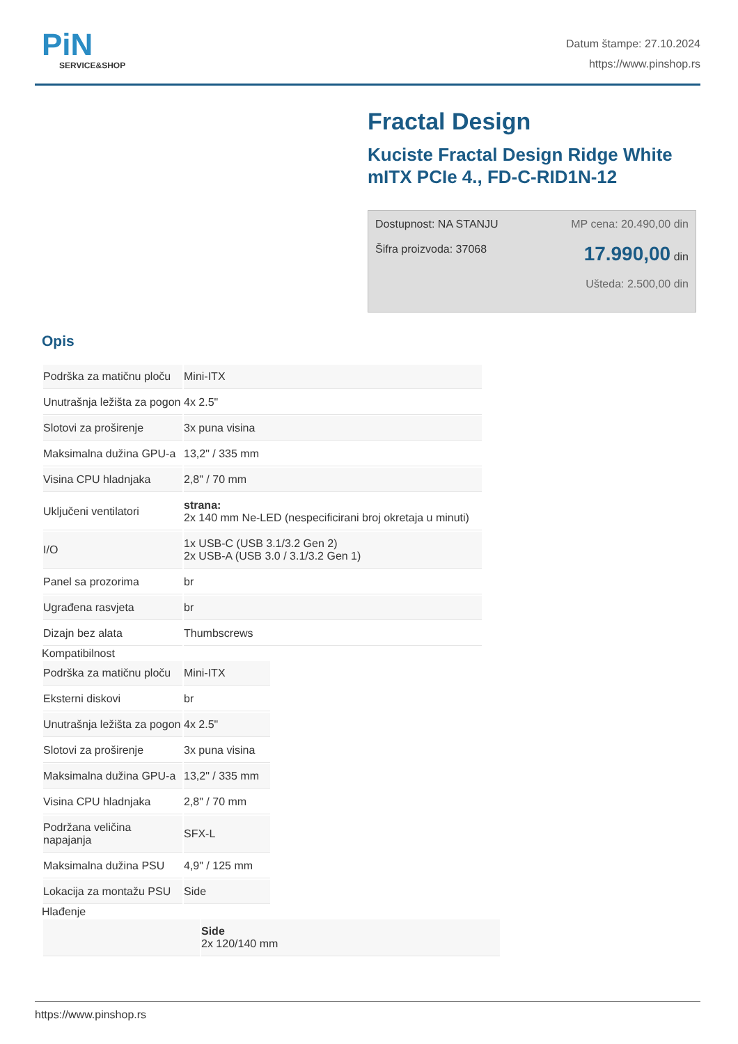PiN
SERVICE&SHOP
Datum štampe: 27.10.2024
https://www.pinshop.rs
Fractal Design
Kuciste Fractal Design Ridge White mITX PCIe 4., FD-C-RID1N-12
Dostupnost: NA STANJU MP cena: 20.490,00 din
Šifra proizvoda: 37068 17.990,00 din
Ušteda: 2.500,00 din
Opis
| Podrška za matičnu ploču | Mini-ITX |
| Unutrašnja ležišta za pogon | 4x 2.5" |
| Slotovi za proširenje | 3x puna visina |
| Maksimalna dužina GPU-a | 13,2" / 335 mm |
| Visina CPU hladnjaka | 2,8" / 70 mm |
| Uključeni ventilatori | strana: 2x 140 mm Ne-LED (nespecificirani broj okretaja u minuti) |
| I/O | 1x USB-C (USB 3.1/3.2 Gen 2) 2x USB-A (USB 3.0 / 3.1/3.2 Gen 1) |
| Panel sa prozorima | br |
| Ugrađena rasvjeta | br |
| Dizajn bez alata | Thumbscrews |
Kompatibilnost
| Podrška za matičnu ploču | Mini-ITX |
| Eksterni diskovi | br |
| Unutrašnja ležišta za pogon | 4x 2.5" |
| Slotovi za proširenje | 3x puna visina |
| Maksimalna dužina GPU-a | 13,2" / 335 mm |
| Visina CPU hladnjaka | 2,8" / 70 mm |
| Podržana veličina napajanja | SFX-L |
| Maksimalna dužina PSU | 4,9" / 125 mm |
| Lokacija za montažu PSU | Side |
Hlađenje
| | Side 2x 120/140 mm |
https://www.pinshop.rs